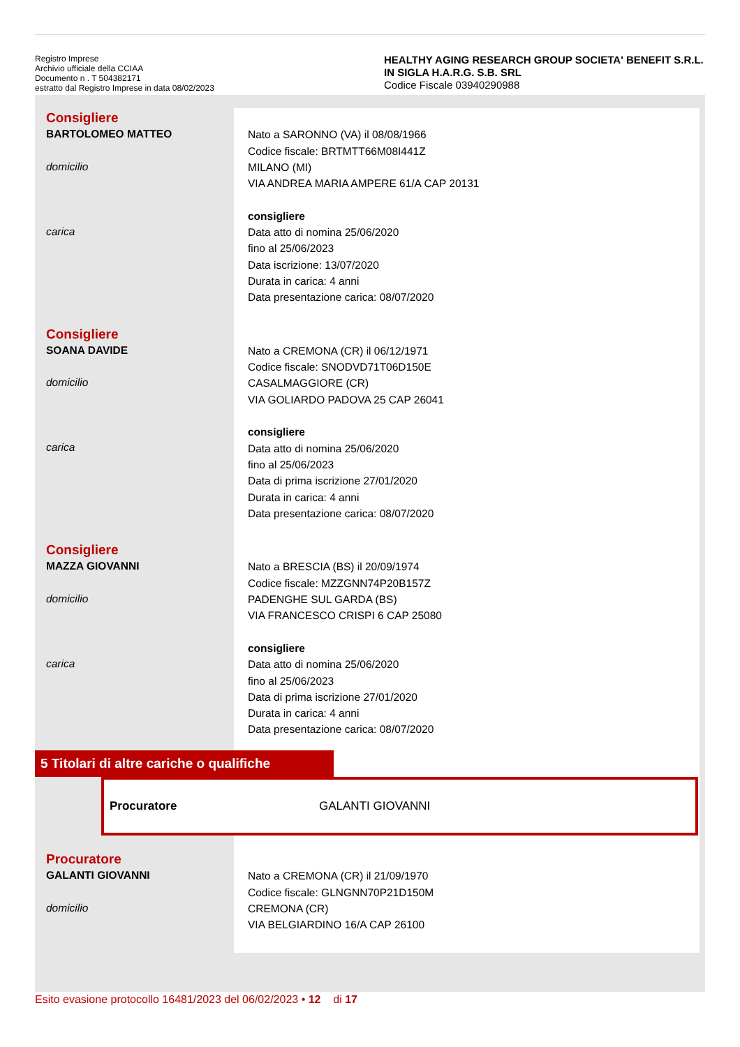Registro Imprese
Archivio ufficiale della CCIAA
Documento n . T 504382171
estratto dal Registro Imprese in data 08/02/2023
HEALTHY AGING RESEARCH GROUP SOCIETA' BENEFIT S.R.L. IN SIGLA H.A.R.G. S.B. SRL
Codice Fiscale 03940290988
Consigliere
BARTOLOMEO MATTEO
domicilio
carica
Nato a SARONNO (VA) il 08/08/1966
Codice fiscale: BRTMTT66M08I441Z
MILANO (MI)
VIA ANDREA MARIA AMPERE 61/A CAP 20131
consigliere
Data atto di nomina 25/06/2020
fino al 25/06/2023
Data iscrizione: 13/07/2020
Durata in carica: 4 anni
Data presentazione carica: 08/07/2020
Consigliere
SOANA DAVIDE
domicilio
carica
Nato a CREMONA (CR) il 06/12/1971
Codice fiscale: SNODVD71T06D150E
CASALMAGGIORE (CR)
VIA GOLIARDO PADOVA 25 CAP 26041
consigliere
Data atto di nomina 25/06/2020
fino al 25/06/2023
Data di prima iscrizione 27/01/2020
Durata in carica: 4 anni
Data presentazione carica: 08/07/2020
Consigliere
MAZZA GIOVANNI
domicilio
carica
Nato a BRESCIA (BS) il 20/09/1974
Codice fiscale: MZZGNN74P20B157Z
PADENGHE SUL GARDA (BS)
VIA FRANCESCO CRISPI 6 CAP 25080
consigliere
Data atto di nomina 25/06/2020
fino al 25/06/2023
Data di prima iscrizione 27/01/2020
Durata in carica: 4 anni
Data presentazione carica: 08/07/2020
5 Titolari di altre cariche o qualifiche
Procuratore GALANTI GIOVANNI
Procuratore
GALANTI GIOVANNI
domicilio
Nato a CREMONA (CR) il 21/09/1970
Codice fiscale: GLNGNN70P21D150M
CREMONA (CR)
VIA BELGIARDINO 16/A CAP 26100
Esito evasione protocollo 16481/2023 del 06/02/2023 • 12 di 17